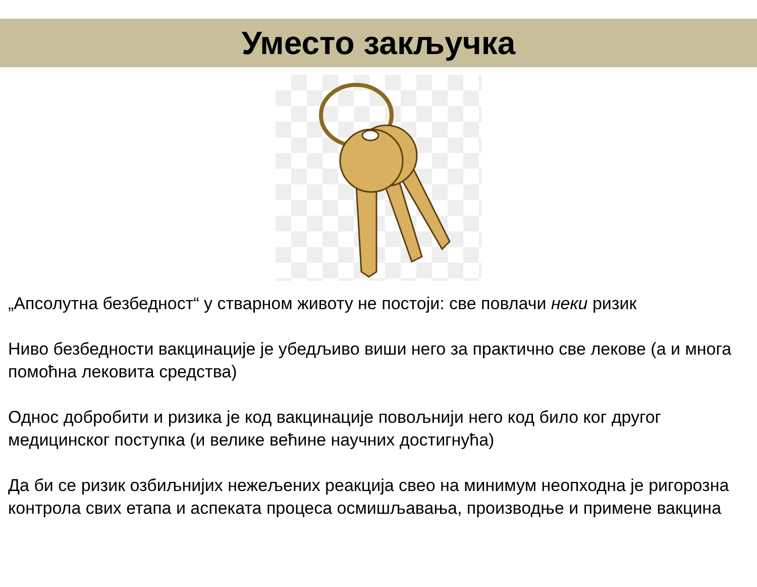Уместо закључка
„Апсолутна безбедност“ у стварном животу не постоји: све повлачи неки ризик
Ниво безбедности вакцинације је убедљиво виши него за практично све лекове (а и многа помоћна лековита средства)
Однос добробити и ризика је код вакцинације повољнији него код било ког другог медицинског поступка (и велике већине научних достигнућа)
Да би се ризик озбиљнијих нежељених реакција свео на минимум неопходна је ригорозна контрола свих етапа и аспеката процеса осмишљавања, производње и примене вакцина